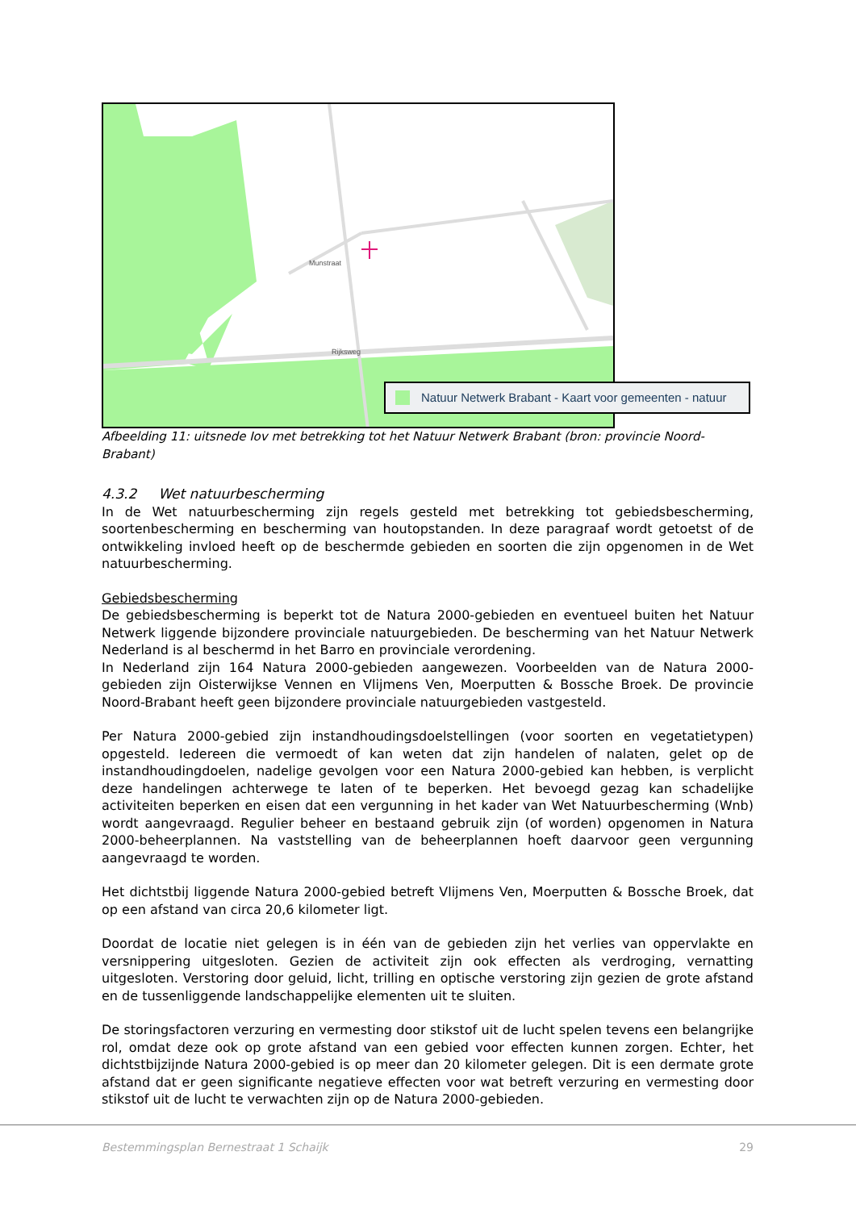Rijksweg
Munstraat
Natuur Netwerk Brabant - Kaart voor gemeenten - natuur
Afbeelding 11: uitsnede Iov met betrekking tot het Natuur Netwerk Brabant (bron: provincie Noord-Brabant)
4.3.2 Wet natuurbescherming
In de Wet natuurbescherming zijn regels gesteld met betrekking tot gebiedsbescherming, soortenbescherming en bescherming van houtopstanden. In deze paragraaf wordt getoetst of de ontwikkeling invloed heeft op de beschermde gebieden en soorten die zijn opgenomen in de Wet natuurbescherming.
Gebiedsbescherming
De gebiedsbescherming is beperkt tot de Natura 2000-gebieden en eventueel buiten het Natuur Netwerk liggende bijzondere provinciale natuurgebieden. De bescherming van het Natuur Netwerk Nederland is al beschermd in het Barro en provinciale verordening.
In Nederland zijn 164 Natura 2000-gebieden aangewezen. Voorbeelden van de Natura 2000-gebieden zijn Oisterwijkse Vennen en Vlijmens Ven, Moerputten & Bossche Broek. De provincie Noord-Brabant heeft geen bijzondere provinciale natuurgebieden vastgesteld.
Per Natura 2000-gebied zijn instandhoudingsdoelstellingen (voor soorten en vegetatietypen) opgesteld. Iedereen die vermoedt of kan weten dat zijn handelen of nalaten, gelet op de instandhoudingdoelen, nadelige gevolgen voor een Natura 2000-gebied kan hebben, is verplicht deze handelingen achterwege te laten of te beperken. Het bevoegd gezag kan schadelijke activiteiten beperken en eisen dat een vergunning in het kader van Wet Natuurbescherming (Wnb) wordt aangevraagd. Regulier beheer en bestaand gebruik zijn (of worden) opgenomen in Natura 2000-beheerplannen. Na vaststelling van de beheerplannen hoeft daarvoor geen vergunning aangevraagd te worden.
Het dichtstbij liggende Natura 2000-gebied betreft Vlijmens Ven, Moerputten & Bossche Broek, dat op een afstand van circa 20,6 kilometer ligt.
Doordat de locatie niet gelegen is in één van de gebieden zijn het verlies van oppervlakte en versnippering uitgesloten. Gezien de activiteit zijn ook effecten als verdroging, vernatting uitgesloten. Verstoring door geluid, licht, trilling en optische verstoring zijn gezien de grote afstand en de tussenliggende landschappelijke elementen uit te sluiten.
De storingsfactoren verzuring en vermesting door stikstof uit de lucht spelen tevens een belangrijke rol, omdat deze ook op grote afstand van een gebied voor effecten kunnen zorgen. Echter, het dichtstbijzijnde Natura 2000-gebied is op meer dan 20 kilometer gelegen. Dit is een dermate grote afstand dat er geen significante negatieve effecten voor wat betreft verzuring en vermesting door stikstof uit de lucht te verwachten zijn op de Natura 2000-gebieden.
Bestemmingsplan Bernestraat 1 Schaijk 29